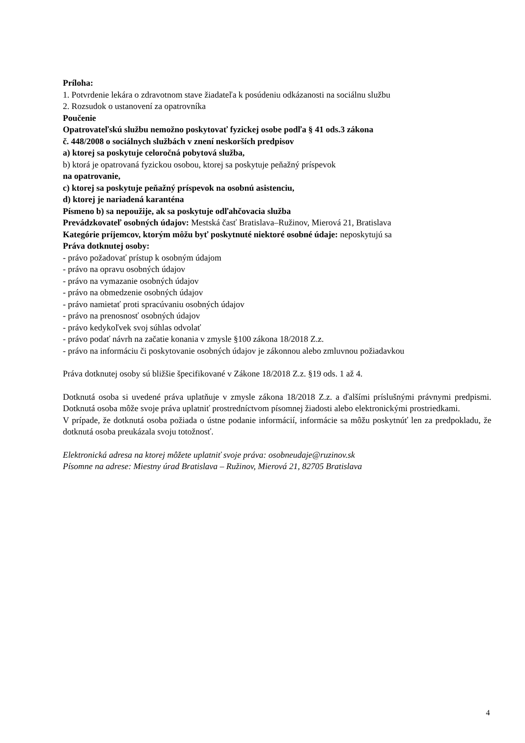Príloha:
1. Potvrdenie lekára o zdravotnom stave žiadateľa k posúdeniu odkázanosti na sociálnu službu
2. Rozsudok o ustanovení za opatrovníka
Poučenie
Opatrovateľskú službu nemožno poskytovať fyzickej osobe podľa § 41 ods.3 zákona
č. 448/2008 o sociálnych službách v znení neskorších predpisov
a) ktorej sa poskytuje celoročná pobytová služba,
b) ktorá je opatrovaná fyzickou osobou, ktorej sa poskytuje peňažný príspevok
na opatrovanie,
c) ktorej sa poskytuje peňažný príspevok na osobnú asistenciu,
d) ktorej je nariadená karanténa
Písmeno b) sa nepoužije, ak sa poskytuje odľahčovacia služba
Prevádzkovateľ osobných údajov: Mestská časť Bratislava–Ružinov, Mierová 21, Bratislava
Kategórie príjemcov, ktorým môžu byť poskytnuté niektoré osobné údaje: neposkytujú sa
Práva dotknutej osoby:
- právo požadovať prístup k osobným údajom
- právo na opravu osobných údajov
- právo na vymazanie osobných údajov
- právo na obmedzenie osobných údajov
- právo namietať proti spracúvaniu osobných údajov
- právo na prenosnosť osobných údajov
- právo kedykoľvek svoj súhlas odvolať
- právo podať návrh na začatie konania v zmysle §100 zákona 18/2018 Z.z.
- právo na informáciu či poskytovanie osobných údajov je zákonnou alebo zmluvnou požiadavkou
Práva dotknutej osoby sú bližšie špecifikované v Zákone 18/2018 Z.z. §19 ods. 1 až 4.
Dotknutá osoba si uvedené práva uplatňuje v zmysle zákona 18/2018 Z.z. a ďalšími príslušnými právnymi predpismi. Dotknutá osoba môže svoje práva uplatniť prostredníctvom písomnej žiadosti alebo elektronickými prostriedkami.
V prípade, že dotknutá osoba požiada o ústne podanie informácií, informácie sa môžu poskytnúť len za predpokladu, že dotknutá osoba preukázala svoju totožnosť.
Elektronická adresa na ktorej môžete uplatniť svoje práva: osobneudaje@ruzinov.sk
Písomne na adrese: Miestny úrad Bratislava – Ružinov, Mierová 21, 82705 Bratislava
4